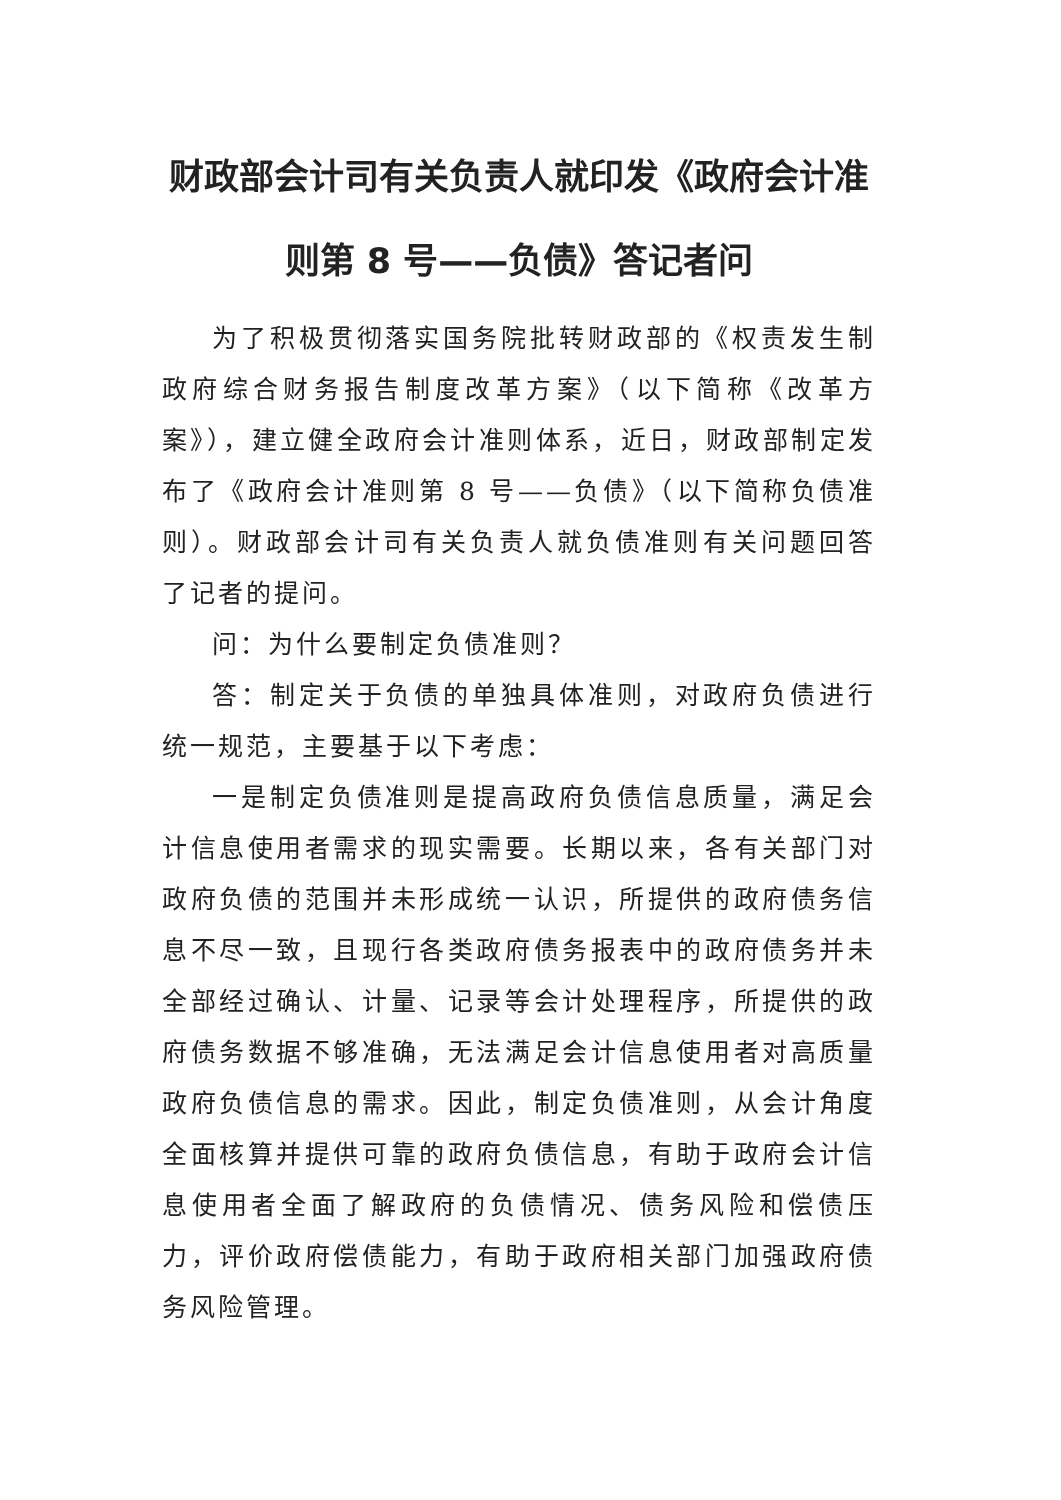财政部会计司有关负责人就印发《政府会计准则第 8 号——负债》答记者问
为了积极贯彻落实国务院批转财政部的《权责发生制政府综合财务报告制度改革方案》（以下简称《改革方案》），建立健全政府会计准则体系，近日，财政部制定发布了《政府会计准则第 8 号——负债》（以下简称负债准则）。财政部会计司有关负责人就负债准则有关问题回答了记者的提问。
问：为什么要制定负债准则？
答：制定关于负债的单独具体准则，对政府负债进行统一规范，主要基于以下考虑：
一是制定负债准则是提高政府负债信息质量，满足会计信息使用者需求的现实需要。长期以来，各有关部门对政府负债的范围并未形成统一认识，所提供的政府债务信息不尽一致，且现行各类政府债务报表中的政府债务并未全部经过确认、计量、记录等会计处理程序，所提供的政府债务数据不够准确，无法满足会计信息使用者对高质量政府负债信息的需求。因此，制定负债准则，从会计角度全面核算并提供可靠的政府负债信息，有助于政府会计信息使用者全面了解政府的负债情况、债务风险和偿债压力，评价政府偿债能力，有助于政府相关部门加强政府债务风险管理。